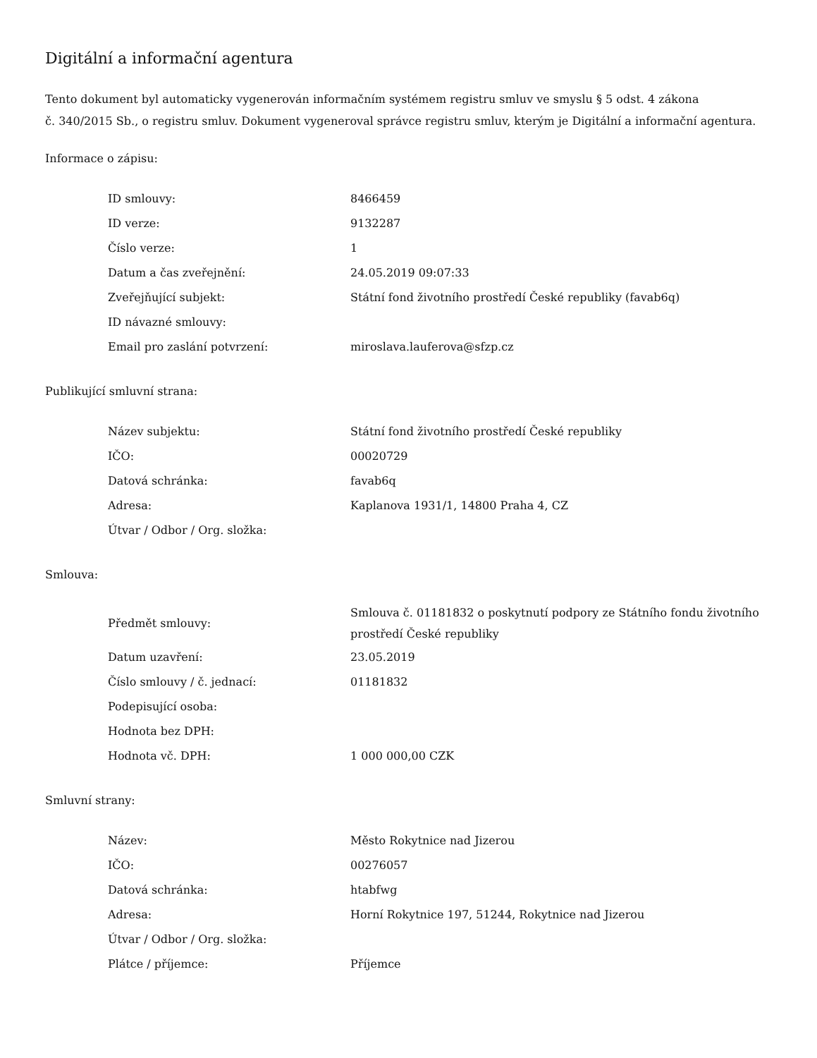Digitální a informační agentura
Tento dokument byl automaticky vygenerován informačním systémem registru smluv ve smyslu § 5 odst. 4 zákona
č. 340/2015 Sb., o registru smluv. Dokument vygeneroval správce registru smluv, kterým je Digitální a informační agentura.
Informace o zápisu:
| ID smlouvy: | 8466459 |
| ID verze: | 9132287 |
| Číslo verze: | 1 |
| Datum a čas zveřejnění: | 24.05.2019 09:07:33 |
| Zveřejňující subjekt: | Státní fond životního prostředí České republiky (favab6q) |
| ID návazné smlouvy: | |
| Email pro zaslání potvrzení: | miroslava.lauferova@sfzp.cz |
Publikující smluvní strana:
| Název subjektu: | Státní fond životního prostředí České republiky |
| IČO: | 00020729 |
| Datová schránka: | favab6q |
| Adresa: | Kaplanova 1931/1, 14800 Praha 4, CZ |
| Útvar / Odbor / Org. složka: | |
Smlouva:
| Předmět smlouvy: | Smlouva č. 01181832 o poskytnutí podpory ze Státního fondu životního prostředí České republiky |
| Datum uzavření: | 23.05.2019 |
| Číslo smlouvy / č. jednací: | 01181832 |
| Podepisující osoba: | |
| Hodnota bez DPH: | |
| Hodnota vč. DPH: | 1 000 000,00 CZK |
Smluvní strany:
| Název: | Město Rokytnice nad Jizerou |
| IČO: | 00276057 |
| Datová schránka: | htabfwg |
| Adresa: | Horní Rokytnice 197, 51244, Rokytnice nad Jizerou |
| Útvar / Odbor / Org. složka: | |
| Plátce / příjemce: | Příjemce |